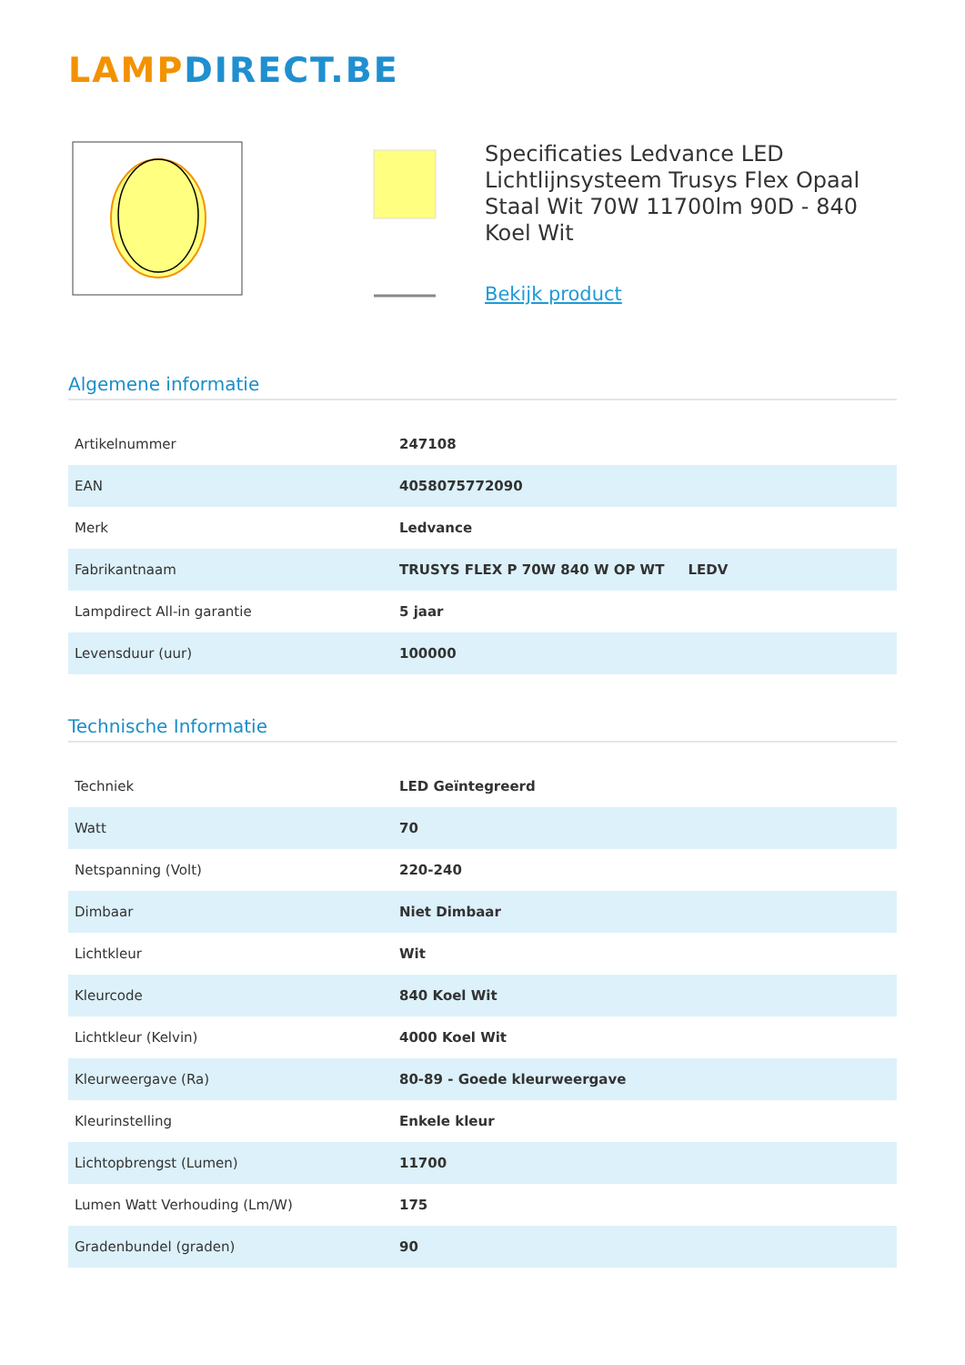LAMP DIRECT.BE
Specificaties Ledvance LED Lichtlijnsysteem Trusys Flex Opaal Staal Wit 70W 11700lm 90D - 840 Koel Wit
Bekijk product
Algemene informatie
| Artikelnummer | 247108 |
| EAN | 4058075772090 |
| Merk | Ledvance |
| Fabrikantnaam | TRUSYS FLEX P 70W 840 W OP WT LEDV |
| Lampdirect All-in garantie | 5 jaar |
| Levensduur (uur) | 100000 |
Technische Informatie
| Techniek | LED Geïntegreerd |
| Watt | 70 |
| Netspanning (Volt) | 220-240 |
| Dimbaar | Niet Dimbaar |
| Lichtkleur | Wit |
| Kleurcode | 840 Koel Wit |
| Lichtkleur (Kelvin) | 4000 Koel Wit |
| Kleurweergave (Ra) | 80-89 - Goede kleurweergave |
| Kleurinstelling | Enkele kleur |
| Lichtopbrengst (Lumen) | 11700 |
| Lumen Watt Verhouding (Lm/W) | 175 |
| Gradenbundel (graden) | 90 |